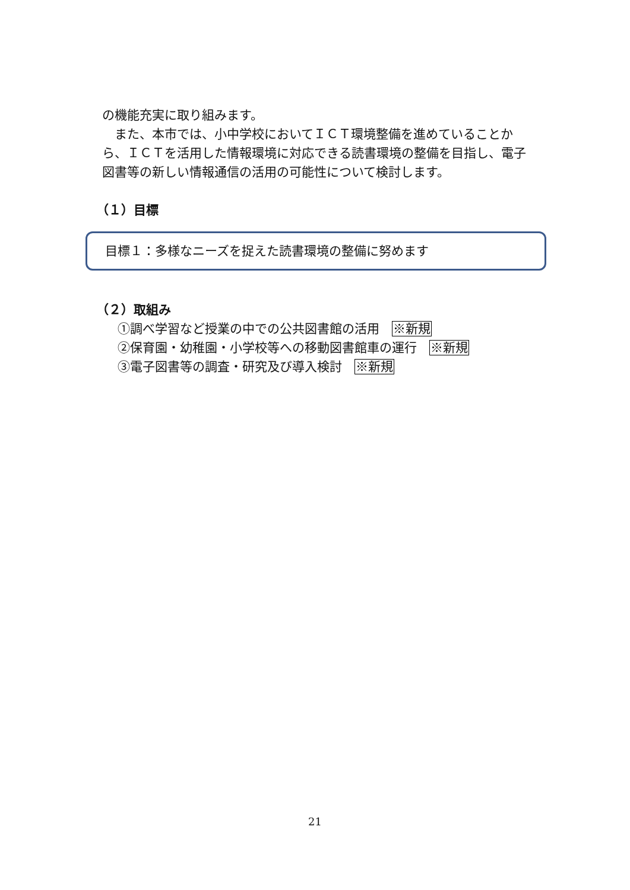の機能充実に取り組みます。
　また、本市では、小中学校においてＩＣＴ環境整備を進めていることから、ＩＣＴを活用した情報環境に対応できる読書環境の整備を目指し、電子図書等の新しい情報通信の活用の可能性について検討します。
（１）目標
目標１：多様なニーズを捉えた読書環境の整備に努めます
（２）取組み
①調べ学習など授業の中での公共図書館の活用　※新規
②保育園・幼稚園・小学校等への移動図書館車の運行　※新規
③電子図書等の調査・研究及び導入検討　※新規
21